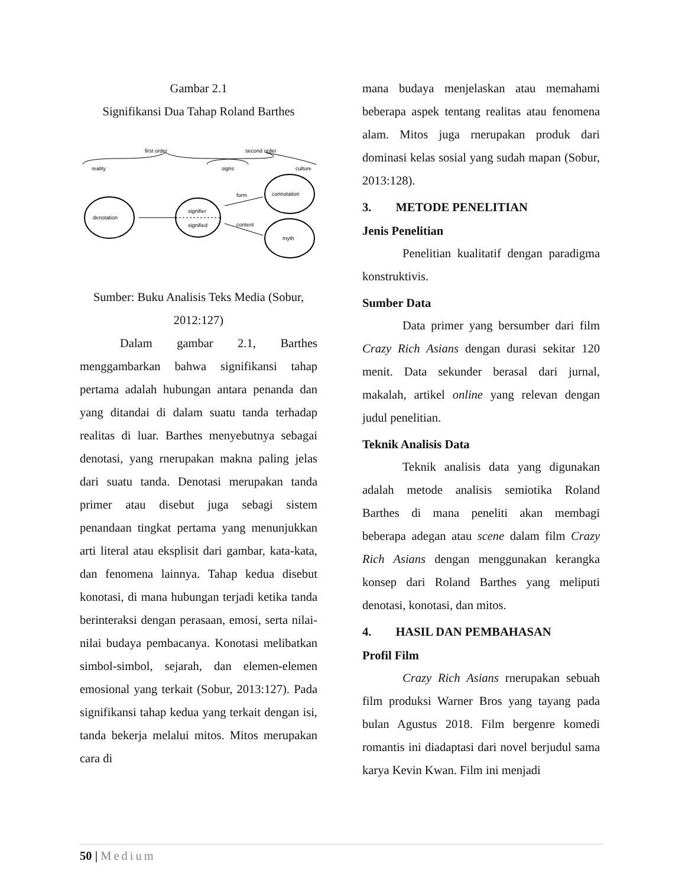Gambar 2.1
Signifikansi Dua Tahap Roland Barthes
first order
second order
reality
signs
culture
denotation
signifier
signified
form
content
connotation
myth
Sumber: Buku Analisis Teks Media (Sobur, 2012:127)
Dalam gambar 2.1, Barthes menggambarkan bahwa signifikansi tahap pertama adalah hubungan antara penanda dan yang ditandai di dalam suatu tanda terhadap realitas di luar. Barthes menyebutnya sebagai denotasi, yang rnerupakan makna paling jelas dari suatu tanda. Denotasi merupakan tanda primer atau disebut juga sebagi sistem penandaan tingkat pertama yang menunjukkan arti literal atau eksplisit dari gambar, kata-kata, dan fenomena lainnya. Tahap kedua disebut konotasi, di mana hubungan terjadi ketika tanda berinteraksi dengan perasaan, emosi, serta nilai-nilai budaya pembacanya. Konotasi melibatkan simbol-simbol, sejarah, dan elemen-elemen emosional yang terkait (Sobur, 2013:127). Pada signifikansi tahap kedua yang terkait dengan isi, tanda bekerja melalui mitos. Mitos merupakan cara di
mana budaya menjelaskan atau memahami beberapa aspek tentang realitas atau fenomena alam. Mitos juga rnerupakan produk dari dominasi kelas sosial yang sudah mapan (Sobur, 2013:128).
3. METODE PENELITIAN
Jenis Penelitian
Penelitian kualitatif dengan paradigma konstruktivis.
Sumber Data
Data primer yang bersumber dari film Crazy Rich Asians dengan durasi sekitar 120 menit. Data sekunder berasal dari jurnal, makalah, artikel online yang relevan dengan judul penelitian.
Teknik Analisis Data
Teknik analisis data yang digunakan adalah metode analisis semiotika Roland Barthes di mana peneliti akan membagi beberapa adegan atau scene dalam film Crazy Rich Asians dengan menggunakan kerangka konsep dari Roland Barthes yang meliputi denotasi, konotasi, dan mitos.
4. HASIL DAN PEMBAHASAN
Profil Film
Crazy Rich Asians rnerupakan sebuah film produksi Warner Bros yang tayang pada bulan Agustus 2018. Film bergenre komedi romantis ini diadaptasi dari novel berjudul sama karya Kevin Kwan. Film ini menjadi
50 | Medium